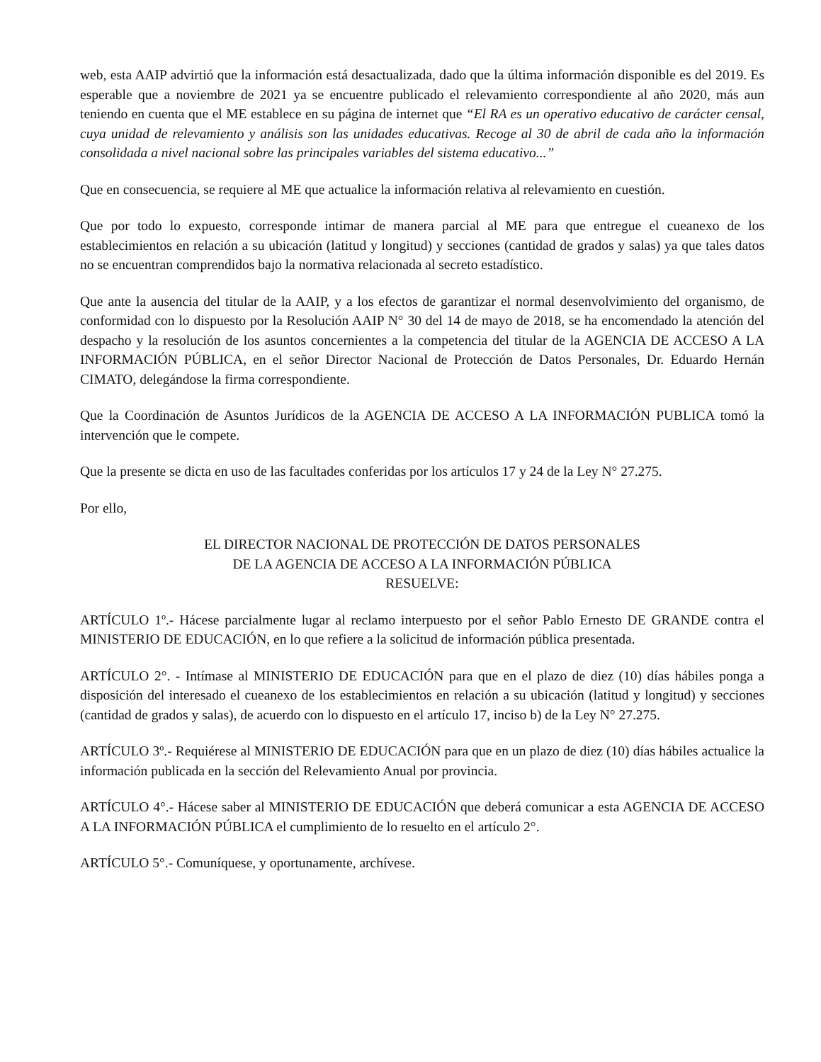web, esta AAIP advirtió que la información está desactualizada, dado que la última información disponible es del 2019. Es esperable que a noviembre de 2021 ya se encuentre publicado el relevamiento correspondiente al año 2020, más aun teniendo en cuenta que el ME establece en su página de internet que “El RA es un operativo educativo de carácter censal, cuya unidad de relevamiento y análisis son las unidades educativas. Recoge al 30 de abril de cada año la información consolidada a nivel nacional sobre las principales variables del sistema educativo...”
Que en consecuencia, se requiere al ME que actualice la información relativa al relevamiento en cuestión.
Que por todo lo expuesto, corresponde intimar de manera parcial al ME para que entregue el cueanexo de los establecimientos en relación a su ubicación (latitud y longitud) y secciones (cantidad de grados y salas) ya que tales datos no se encuentran comprendidos bajo la normativa relacionada al secreto estadístico.
Que ante la ausencia del titular de la AAIP, y a los efectos de garantizar el normal desenvolvimiento del organismo, de conformidad con lo dispuesto por la Resolución AAIP N° 30 del 14 de mayo de 2018, se ha encomendado la atención del despacho y la resolución de los asuntos concernientes a la competencia del titular de la AGENCIA DE ACCESO A LA INFORMACIÓN PÚBLICA, en el señor Director Nacional de Protección de Datos Personales, Dr. Eduardo Hernán CIMATO, delegándose la firma correspondiente.
Que la Coordinación de Asuntos Jurídicos de la AGENCIA DE ACCESO A LA INFORMACIÓN PUBLICA tomó la intervención que le compete.
Que la presente se dicta en uso de las facultades conferidas por los artículos 17 y 24 de la Ley N° 27.275.
Por ello,
EL DIRECTOR NACIONAL DE PROTECCIÓN DE DATOS PERSONALES
DE LA AGENCIA DE ACCESO A LA INFORMACIÓN PÚBLICA
RESUELVE:
ARTÍCULO 1º.- Hácese parcialmente lugar al reclamo interpuesto por el señor Pablo Ernesto DE GRANDE contra el MINISTERIO DE EDUCACIÓN, en lo que refiere a la solicitud de información pública presentada.
ARTÍCULO 2°. - Intímase al MINISTERIO DE EDUCACIÓN para que en el plazo de diez (10) días hábiles ponga a disposición del interesado el cueanexo de los establecimientos en relación a su ubicación (latitud y longitud) y secciones (cantidad de grados y salas), de acuerdo con lo dispuesto en el artículo 17, inciso b) de la Ley N° 27.275.
ARTÍCULO 3º.- Requiérese al MINISTERIO DE EDUCACIÓN para que en un plazo de diez (10) días hábiles actualice la información publicada en la sección del Relevamiento Anual por provincia.
ARTÍCULO 4°.- Hácese saber al MINISTERIO DE EDUCACIÓN que deberá comunicar a esta AGENCIA DE ACCESO A LA INFORMACIÓN PÚBLICA el cumplimiento de lo resuelto en el artículo 2°.
ARTÍCULO 5°.- Comuníquese, y oportunamente, archívese.